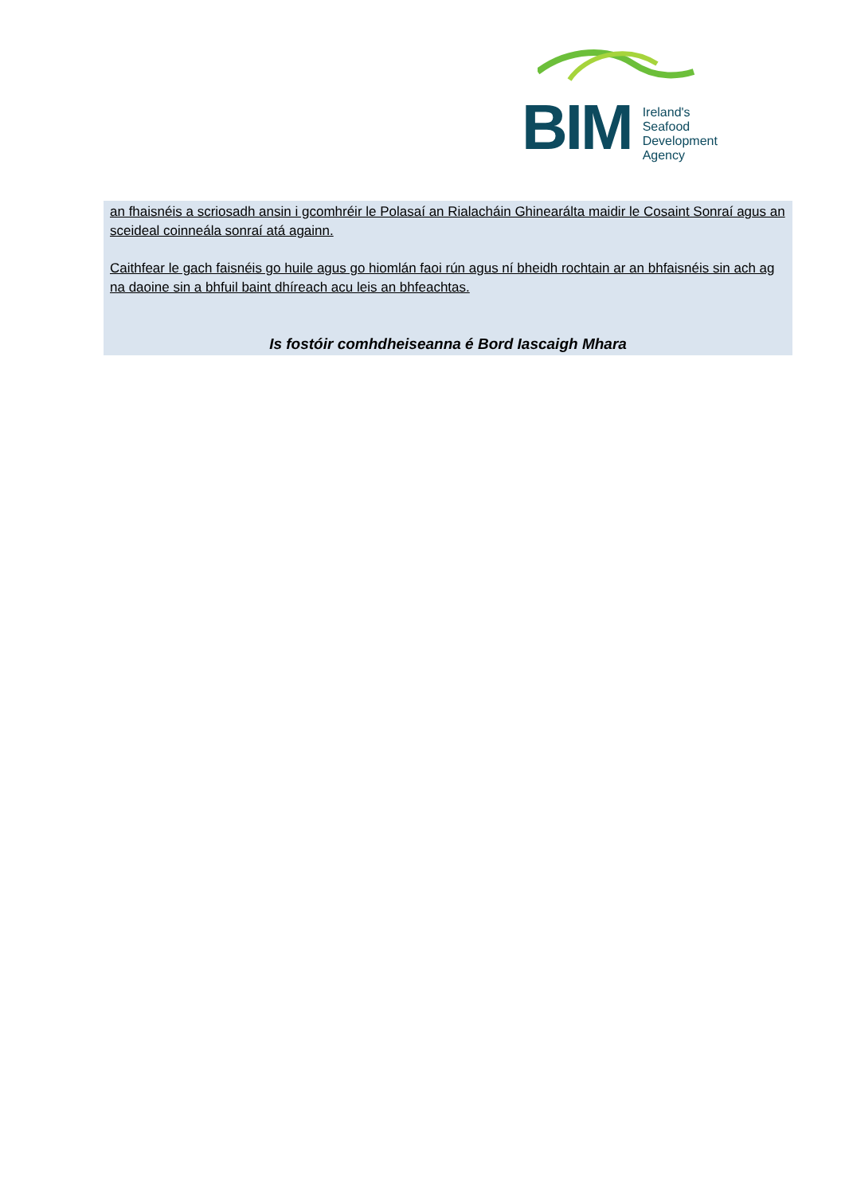BIM
Ireland's
Seafood
Development
Agency
an fhaisnéis a scriosadh ansin i gcomhréir le Polasaí an Rialacháin Ghinearálta maidir le Cosaint Sonraí agus an sceideal coinneála sonraí atá againn.
Caithfear le gach faisnéis go huile agus go hiomlán faoi rún agus ní bheidh rochtain ar an bhfaisnéis sin ach ag na daoine sin a bhfuil baint dhíreach acu leis an bhfeachtas.
Is fostóir comhdheiseanna é Bord Iascaigh Mhara